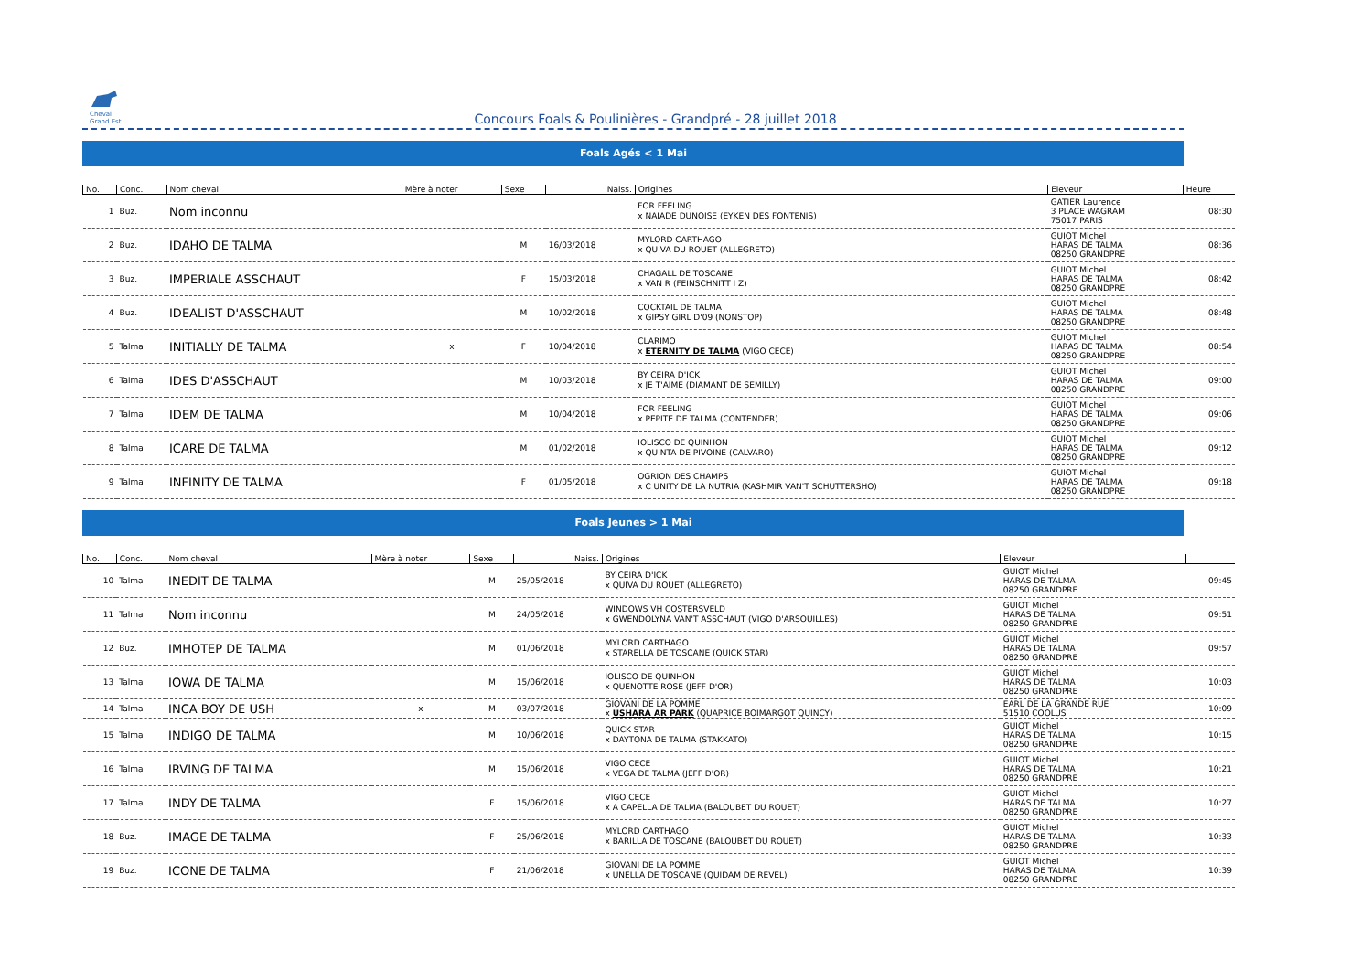Cheval Grand Est
Concours Foals & Poulinières - Grandpré - 28 juillet 2018
Foals Agés < 1 Mai
| No. | Conc. | Nom cheval | Mère à noter | Sexe | Naiss. | Origines | Eleveur | Heure |
| --- | --- | --- | --- | --- | --- | --- | --- | --- |
| 1 | Buz. | Nom inconnu | | | | FOR FEELING x NAIADE DUNOISE (EYKEN DES FONTENIS) | GATIER Laurence 3 PLACE WAGRAM 75017 PARIS | 08:30 |
| 2 | Buz. | IDAHO DE TALMA | | M | 16/03/2018 | MYLORD CARTHAGO x QUIVA DU ROUET (ALLEGRETO) | GUIOT Michel HARAS DE TALMA 08250 GRANDPRE | 08:36 |
| 3 | Buz. | IMPERIALE ASSCHAUT | | F | 15/03/2018 | CHAGALL DE TOSCANE x VAN R (FEINSCHNITT I Z) | GUIOT Michel HARAS DE TALMA 08250 GRANDPRE | 08:42 |
| 4 | Buz. | IDEALIST D'ASSCHAUT | | M | 10/02/2018 | COCKTAIL DE TALMA x GIPSY GIRL D'09 (NONSTOP) | GUIOT Michel HARAS DE TALMA 08250 GRANDPRE | 08:48 |
| 5 | Talma | INITIALLY DE TALMA | x | F | 10/04/2018 | CLARIMO x ETERNITY DE TALMA (VIGO CECE) | GUIOT Michel HARAS DE TALMA 08250 GRANDPRE | 08:54 |
| 6 | Talma | IDES D'ASSCHAUT | | M | 10/03/2018 | BY CEIRA D'ICK x JE T'AIME (DIAMANT DE SEMILLY) | GUIOT Michel HARAS DE TALMA 08250 GRANDPRE | 09:00 |
| 7 | Talma | IDEM DE TALMA | | M | 10/04/2018 | FOR FEELING x PEPITE DE TALMA (CONTENDER) | GUIOT Michel HARAS DE TALMA 08250 GRANDPRE | 09:06 |
| 8 | Talma | ICARE DE TALMA | | M | 01/02/2018 | IOLISCO DE QUINHON x QUINTA DE PIVOINE (CALVARO) | GUIOT Michel HARAS DE TALMA 08250 GRANDPRE | 09:12 |
| 9 | Talma | INFINITY DE TALMA | | F | 01/05/2018 | OGRION DES CHAMPS x C UNITY DE LA NUTRIA (KASHMIR VAN'T SCHUTTERSHO) | GUIOT Michel HARAS DE TALMA 08250 GRANDPRE | 09:18 |
Foals Jeunes > 1 Mai
| No. | Conc. | Nom cheval | Mère à noter | Sexe | Naiss. | Origines | Eleveur | |
| --- | --- | --- | --- | --- | --- | --- | --- | --- |
| 10 | Talma | INEDIT DE TALMA | | M | 25/05/2018 | BY CEIRA D'ICK x QUIVA DU ROUET (ALLEGRETO) | GUIOT Michel HARAS DE TALMA 08250 GRANDPRE | 09:45 |
| 11 | Talma | Nom inconnu | | M | 24/05/2018 | WINDOWS VH COSTERSVELD x GWENDOLYNA VAN'T ASSCHAUT (VIGO D'ARSOUILLES) | GUIOT Michel HARAS DE TALMA 08250 GRANDPRE | 09:51 |
| 12 | Buz. | IMHOTEP DE TALMA | | M | 01/06/2018 | MYLORD CARTHAGO x STARELLA DE TOSCANE (QUICK STAR) | GUIOT Michel HARAS DE TALMA 08250 GRANDPRE | 09:57 |
| 13 | Talma | IOWA DE TALMA | | M | 15/06/2018 | IOLISCO DE QUINHON x QUENOTTE ROSE (JEFF D'OR) | GUIOT Michel HARAS DE TALMA 08250 GRANDPRE | 10:03 |
| 14 | Talma | INCA BOY DE USH | x | M | 03/07/2018 | GIOVANI DE LA POMME x USHARA AR PARK (QUAPRICE BOIMARGOT QUINCY) | EARL DE LA GRANDE RUE 51510 COOLUS | 10:09 |
| 15 | Talma | INDIGO DE TALMA | | M | 10/06/2018 | QUICK STAR x DAYTONA DE TALMA (STAKKATO) | GUIOT Michel HARAS DE TALMA 08250 GRANDPRE | 10:15 |
| 16 | Talma | IRVING DE TALMA | | M | 15/06/2018 | VIGO CECE x VEGA DE TALMA (JEFF D'OR) | GUIOT Michel HARAS DE TALMA 08250 GRANDPRE | 10:21 |
| 17 | Talma | INDY DE TALMA | | F | 15/06/2018 | VIGO CECE x A CAPELLA DE TALMA (BALOUBET DU ROUET) | GUIOT Michel HARAS DE TALMA 08250 GRANDPRE | 10:27 |
| 18 | Buz. | IMAGE DE TALMA | | F | 25/06/2018 | MYLORD CARTHAGO x BARILLA DE TOSCANE (BALOUBET DU ROUET) | GUIOT Michel HARAS DE TALMA 08250 GRANDPRE | 10:33 |
| 19 | Buz. | ICONE DE TALMA | | F | 21/06/2018 | GIOVANI DE LA POMME x UNELLA DE TOSCANE (QUIDAM DE REVEL) | GUIOT Michel HARAS DE TALMA 08250 GRANDPRE | 10:39 |